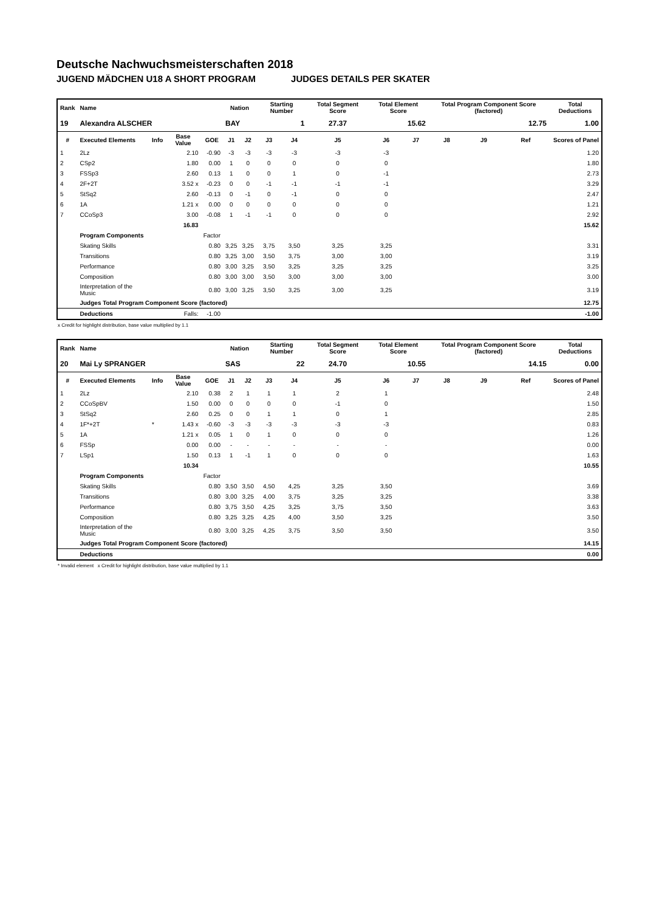Deutsche Nachwuchsmeisterschaften 2018
JUGEND MÄDCHEN U18 A SHORT PROGRAM JUDGES DETAILS PER SKATER
| Rank | Name | | | | Nation | | Starting Number | | Total Segment Score | Total Element Score | | Total Program Component Score (factored) | | | Total Deductions |
| --- | --- | --- | --- | --- | --- | --- | --- | --- | --- | --- | --- | --- | --- | --- | --- |
| 19 | Alexandra ALSCHER | | | | BAY | | 1 | | 27.37 | 15.62 | | 12.75 | | | 1.00 |
| # | Executed Elements | Info | Base Value | GOE | J1 | J2 | J3 | J4 | J5 | J6 | J7 | J8 | J9 | Ref | Scores of Panel |
| 1 | 2Lz | | 2.10 | -0.90 | -3 | -3 | -3 | -3 | -3 | -3 | | | | | 1.20 |
| 2 | CSp2 | | 1.80 | 0.00 | 1 | 0 | 0 | 0 | 0 | 0 | | | | | 1.80 |
| 3 | FSSp3 | | 2.60 | 0.13 | 1 | 0 | 0 | 1 | 0 | -1 | | | | | 2.73 |
| 4 | 2F+2T | | 3.52 x | -0.23 | 0 | 0 | -1 | -1 | -1 | -1 | | | | | 3.29 |
| 5 | StSq2 | | 2.60 | -0.13 | 0 | -1 | 0 | -1 | 0 | 0 | | | | | 2.47 |
| 6 | 1A | | 1.21 x | 0.00 | 0 | 0 | 0 | 0 | 0 | 0 | | | | | 1.21 |
| 7 | CCoSp3 | | 3.00 | -0.08 | 1 | -1 | -1 | 0 | 0 | 0 | | | | | 2.92 |
| | | | 16.83 | | | | | | | | | | | | 15.62 |
| | Program Components | | | Factor | | | | | | | | | | | |
| | Skating Skills | | | 0.80 | 3,25 | 3,25 | 3,75 | 3,50 | 3,25 | 3,25 | | | | | 3.31 |
| | Transitions | | | 0.80 | 3,25 | 3,00 | 3,50 | 3,75 | 3,00 | 3,00 | | | | | 3.19 |
| | Performance | | | 0.80 | 3,00 | 3,25 | 3,50 | 3,25 | 3,25 | 3,25 | | | | | 3.25 |
| | Composition | | | 0.80 | 3,00 | 3,00 | 3,50 | 3,00 | 3,00 | 3,00 | | | | | 3.00 |
| | Interpretation of the Music | | | 0.80 | 3,00 | 3,25 | 3,50 | 3,25 | 3,00 | 3,25 | | | | | 3.19 |
| | Judges Total Program Component Score (factored) | | | | | | | | | | | | | | 12.75 |
| | Deductions | | Falls: | -1.00 | | | | | | | | | | | -1.00 |
x Credit for highlight distribution, base value multiplied by 1.1
| Rank | Name | | | | Nation | | Starting Number | | Total Segment Score | Total Element Score | | Total Program Component Score (factored) | | | Total Deductions |
| --- | --- | --- | --- | --- | --- | --- | --- | --- | --- | --- | --- | --- | --- | --- | --- |
| 20 | Mai Ly SPRANGER | | | | SAS | | 22 | | 24.70 | 10.55 | | 14.15 | | | 0.00 |
| # | Executed Elements | Info | Base Value | GOE | J1 | J2 | J3 | J4 | J5 | J6 | J7 | J8 | J9 | Ref | Scores of Panel |
| 1 | 2Lz | | 2.10 | 0.38 | 2 | 1 | 1 | 1 | 2 | 1 | | | | | 2.48 |
| 2 | CCoSpBV | | 1.50 | 0.00 | 0 | 0 | 0 | 0 | -1 | 0 | | | | | 1.50 |
| 3 | StSq2 | | 2.60 | 0.25 | 0 | 0 | 1 | 1 | 0 | 1 | | | | | 2.85 |
| 4 | 1F*+2T | * | 1.43 x | -0.60 | -3 | -3 | -3 | -3 | -3 | -3 | | | | | 0.83 |
| 5 | 1A | | 1.21 x | 0.05 | 1 | 0 | 1 | 0 | 0 | 0 | | | | | 1.26 |
| 6 | FSSp | | 0.00 | 0.00 | - | - | - | - | - | - | | | | | 0.00 |
| 7 | LSp1 | | 1.50 | 0.13 | 1 | -1 | 1 | 0 | 0 | 0 | | | | | 1.63 |
| | | | 10.34 | | | | | | | | | | | | 10.55 |
| | Program Components | | | Factor | | | | | | | | | | | |
| | Skating Skills | | | 0.80 | 3,50 | 3,50 | 4,50 | 4,25 | 3,25 | 3,50 | | | | | 3.69 |
| | Transitions | | | 0.80 | 3,00 | 3,25 | 4,00 | 3,75 | 3,25 | 3,25 | | | | | 3.38 |
| | Performance | | | 0.80 | 3,75 | 3,50 | 4,25 | 3,25 | 3,75 | 3,50 | | | | | 3.63 |
| | Composition | | | 0.80 | 3,25 | 3,25 | 4,25 | 4,00 | 3,50 | 3,25 | | | | | 3.50 |
| | Interpretation of the Music | | | 0.80 | 3,00 | 3,25 | 4,25 | 3,75 | 3,50 | 3,50 | | | | | 3.50 |
| | Judges Total Program Component Score (factored) | | | | | | | | | | | | | | 14.15 |
| | Deductions | | | | | | | | | | | | | | 0.00 |
* Invalid element x Credit for highlight distribution, base value multiplied by 1.1